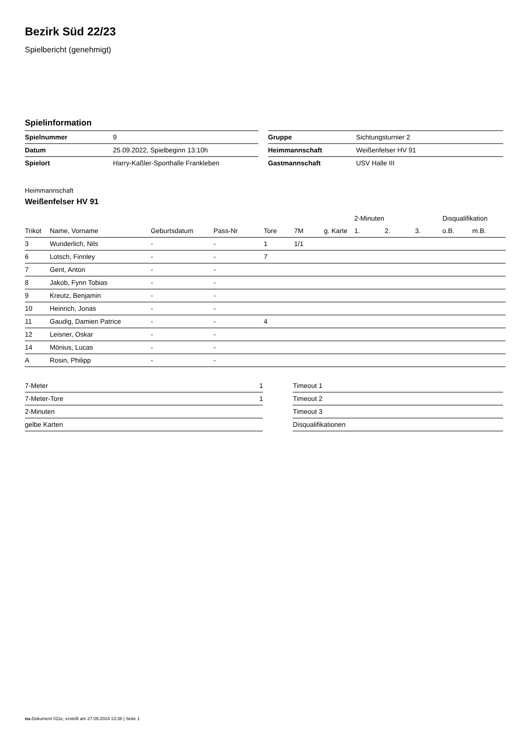Bezirk Süd 22/23
Spielbericht (genehmigt)
Spielinformation
| Spielnummer | 9 |
| Datum | 25.09.2022, Spielbeginn 13:10h |
| Spielort | Harry-Kaßler-Sporthalle Frankleben |
| Gruppe | Sichtungsturnier 2 |
| Heimmannschaft | Weißenfelser HV 91 |
| Gastmannschaft | USV Halle III |
Heimmannschaft
Weißenfelser HV 91
| | | | | | | | 2-Minuten | | | Disqualifikation | |
| Trikot | Name, Vorname | Geburtsdatum | Pass-Nr | Tore | 7M | g. Karte | 1. | 2. | 3. | o.B. | m.B. |
| 3 | Wunderlich, Nils | - | - | 1 | 1/1 | | | | | | |
| 6 | Lotsch, Finnley | - | - | 7 | | | | | | | |
| 7 | Gent, Anton | - | - | | | | | | | | |
| 8 | Jakob, Fynn Tobias | - | - | | | | | | | | |
| 9 | Kreutz, Benjamin | - | - | | | | | | | | |
| 10 | Heinrich, Jonas | - | - | | | | | | | | |
| 11 | Gaudig, Damien Patrice | - | - | 4 | | | | | | | |
| 12 | Leisner, Oskar | - | - | | | | | | | | |
| 14 | Mönius, Lucas | - | - | | | | | | | | |
| A | Rosin, Philipp | - | - | | | | | | | | |
| 7-Meter | 1 |
| 7-Meter-Tore | 1 |
| 2-Minuten | |
| gelbe Karten | |
| Timeout 1 |
| Timeout 2 |
| Timeout 3 |
| Disqualifikationen |
nu.Dokument 011e, erstellt am 27.09.2024 13:38 | Seite 1